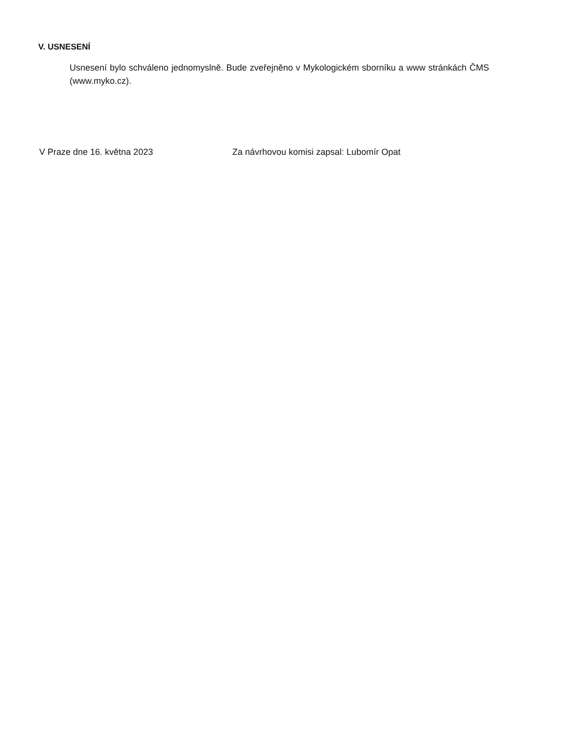V. USNESENÍ
Usnesení bylo schváleno jednomyslně. Bude zveřejněno v Mykologickém sborníku a www stránkách ČMS (www.myko.cz).
V Praze dne 16. května 2023 Za návrhovou komisi zapsal: Lubomír Opat